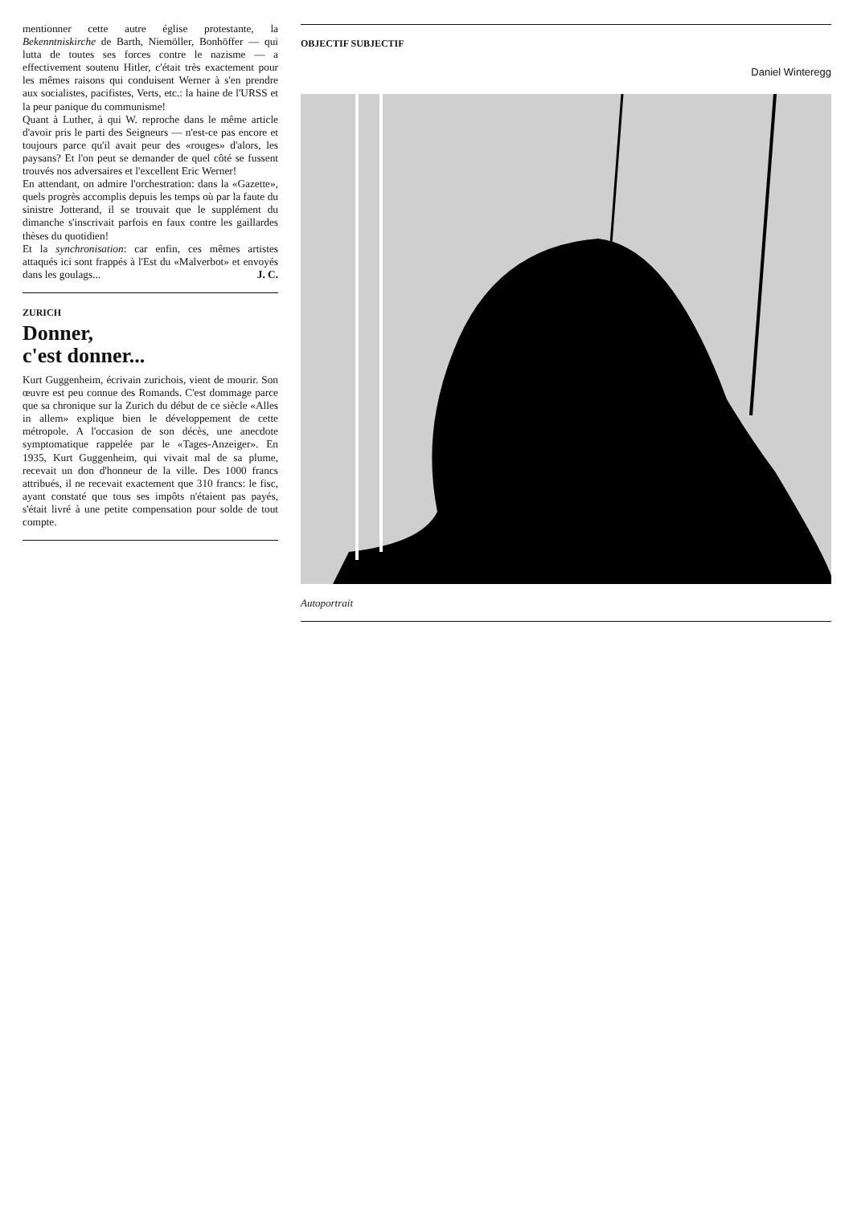mentionner cette autre église protestante, la Bekenntniskirche de Barth, Niemöller, Bonhöffer — qui lutta de toutes ses forces contre le nazisme — a effectivement soutenu Hitler, c'était très exactement pour les mêmes raisons qui conduisent Werner à s'en prendre aux socialistes, pacifistes, Verts, etc.: la haine de l'URSS et la peur panique du communisme!
Quant à Luther, à qui W. reproche dans le même article d'avoir pris le parti des Seigneurs — n'est-ce pas encore et toujours parce qu'il avait peur des «rouges» d'alors, les paysans? Et l'on peut se demander de quel côté se fussent trouvés nos adversaires et l'excellent Eric Werner!
En attendant, on admire l'orchestration: dans la «Gazette», quels progrès accomplis depuis les temps où par la faute du sinistre Jotterand, il se trouvait que le supplément du dimanche s'inscrivait parfois en faux contre les gaillardes thèses du quotidien!
Et la synchronisation: car enfin, ces mêmes artistes attaqués ici sont frappés à l'Est du «Malverbot» et envoyés dans les goulags... J. C.
ZURICH
Donner,
c'est donner...
Kurt Guggenheim, écrivain zurichois, vient de mourir. Son œuvre est peu connue des Romands. C'est dommage parce que sa chronique sur la Zurich du début de ce siècle «Alles in allem» explique bien le développement de cette métropole. A l'occasion de son décès, une anecdote symptomatique rappelée par le «Tages-Anzeiger». En 1935, Kurt Guggenheim, qui vivait mal de sa plume, recevait un don d'honneur de la ville. Des 1000 francs attribués, il ne recevait exactement que 310 francs: le fisc, ayant constaté que tous ses impôts n'étaient pas payés, s'était livré à une petite compensation pour solde de tout compte.
OBJECTIF SUBJECTIF
Daniel Winteregg
Autoportrait